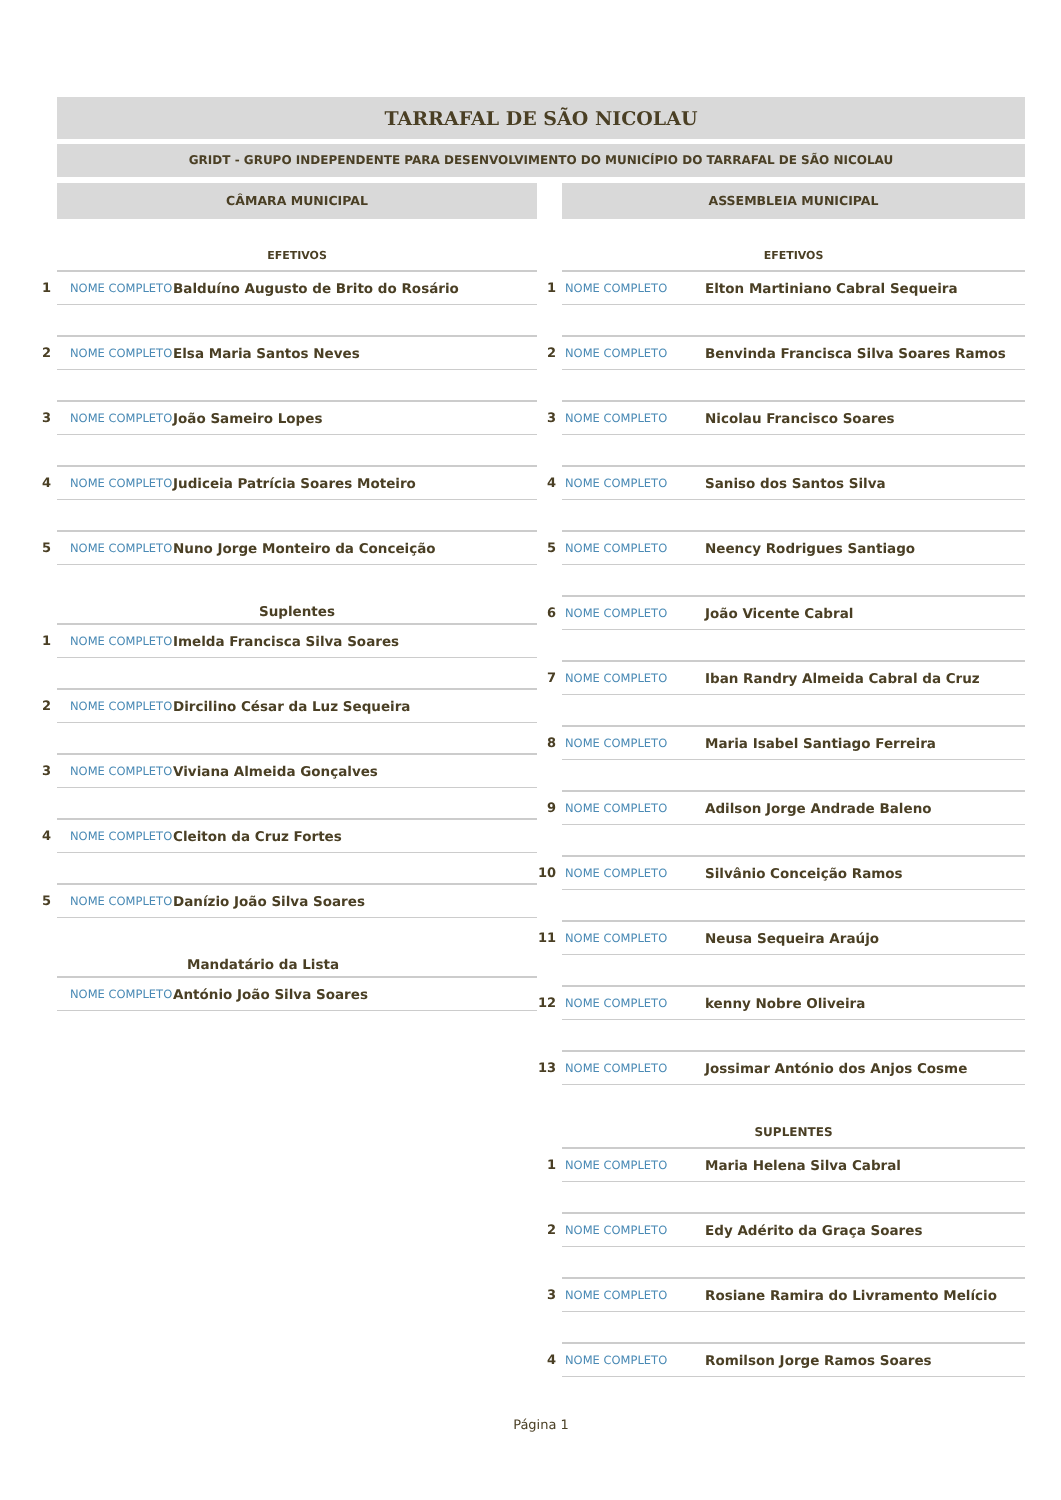TARRAFAL DE SÃO NICOLAU
GRIDT - GRUPO INDEPENDENTE PARA DESENVOLVIMENTO DO MUNICÍPIO DO TARRAFAL DE SÃO NICOLAU
CÂMARA MUNICIPAL
EFETIVOS
| 1 | NOME COMPLETO | Balduíno Augusto de Brito do Rosário |
| 2 | NOME COMPLETO | Elsa Maria Santos Neves |
| 3 | NOME COMPLETO | João Sameiro Lopes |
| 4 | NOME COMPLETO | Judiceia Patrícia Soares Moteiro |
| 5 | NOME COMPLETO | Nuno Jorge Monteiro da Conceição |
Suplentes
| 1 | NOME COMPLETO | Imelda Francisca Silva Soares |
| 2 | NOME COMPLETO | Dircilino César da Luz Sequeira |
| 3 | NOME COMPLETO | Viviana Almeida Gonçalves |
| 4 | NOME COMPLETO | Cleiton da Cruz Fortes |
| 5 | NOME COMPLETO | Danízio João Silva Soares |
Mandatário da Lista
| | NOME COMPLETO | António João Silva Soares |
ASSEMBLEIA MUNICIPAL
EFETIVOS
| 1 | NOME COMPLETO | Elton Martiniano Cabral Sequeira |
| 2 | NOME COMPLETO | Benvinda Francisca Silva Soares Ramos |
| 3 | NOME COMPLETO | Nicolau Francisco Soares |
| 4 | NOME COMPLETO | Saniso dos Santos Silva |
| 5 | NOME COMPLETO | Neency Rodrigues Santiago |
| 6 | NOME COMPLETO | João Vicente Cabral |
| 7 | NOME COMPLETO | Iban Randry Almeida Cabral da Cruz |
| 8 | NOME COMPLETO | Maria Isabel Santiago Ferreira |
| 9 | NOME COMPLETO | Adilson Jorge Andrade Baleno |
| 10 | NOME COMPLETO | Silvânio Conceição Ramos |
| 11 | NOME COMPLETO | Neusa Sequeira Araújo |
| 12 | NOME COMPLETO | kenny Nobre Oliveira |
| 13 | NOME COMPLETO | Jossimar António dos Anjos Cosme |
SUPLENTES
| 1 | NOME COMPLETO | Maria Helena Silva Cabral |
| 2 | NOME COMPLETO | Edy Adérito da Graça Soares |
| 3 | NOME COMPLETO | Rosiane Ramira do Livramento Melício |
| 4 | NOME COMPLETO | Romilson Jorge Ramos Soares |
Página 1